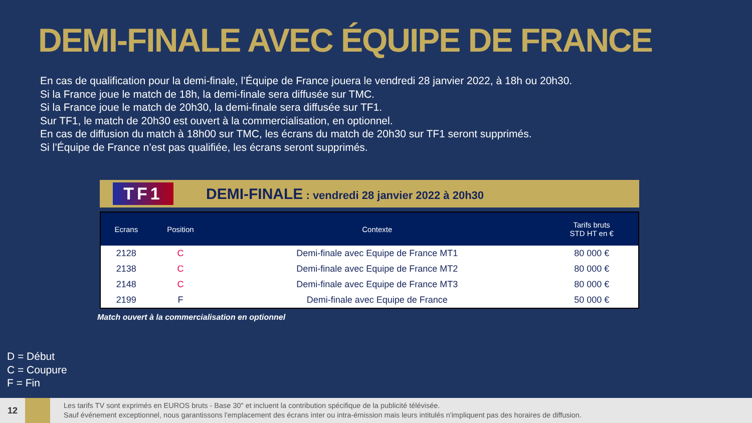DEMI-FINALE AVEC ÉQUIPE DE FRANCE
En cas de qualification pour la demi-finale, l’Équipe de France jouera le vendredi 28 janvier 2022, à 18h ou 20h30.
Si la France joue le match de 18h, la demi-finale sera diffusée sur TMC.
Si la France joue le match de 20h30, la demi-finale sera diffusée sur TF1.
Sur TF1, le match de 20h30 est ouvert à la commercialisation, en optionnel.
En cas de diffusion du match à 18h00 sur TMC, les écrans du match de 20h30 sur TF1 seront supprimés.
Si l’Équipe de France n’est pas qualifiée, les écrans seront supprimés.
TF1
DEMI-FINALE : vendredi 28 janvier 2022 à 20h30
| Ecrans | Position | Contexte | Tarifs bruts STD HT en € |
| --- | --- | --- | --- |
| 2128 | C | Demi-finale avec Equipe de France MT1 | 80 000 € |
| 2138 | C | Demi-finale avec Equipe de France MT2 | 80 000 € |
| 2148 | C | Demi-finale avec Equipe de France MT3 | 80 000 € |
| 2199 | F | Demi-finale avec Equipe de France | 50 000 € |
Match ouvert à la commercialisation en optionnel
D = Début
C = Coupure
F = Fin
12
Les tarifs TV sont exprimés en EUROS bruts - Base 30" et incluent la contribution spécifique de la publicité télévisée.
Sauf événement exceptionnel, nous garantissons l'emplacement des écrans inter ou intra-émission mais leurs intitulés n'impliquent pas des horaires de diffusion.